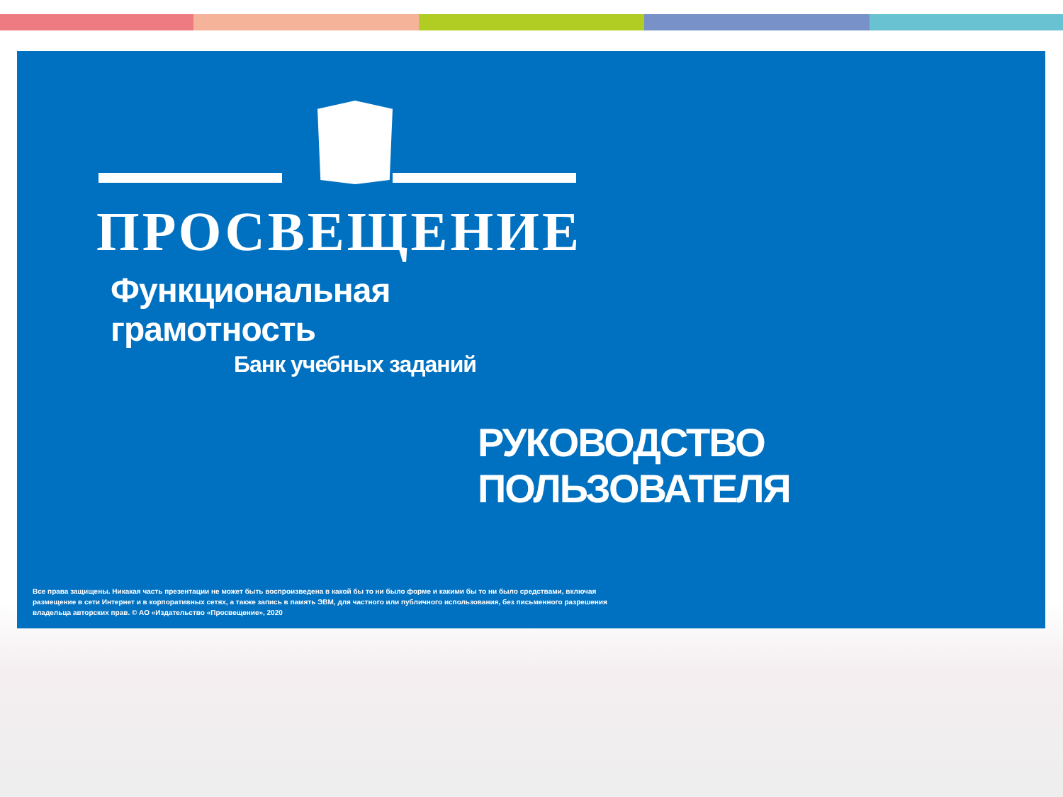ПРОСВЕЩЕНИЕ
Функциональная грамотность
Банк учебных заданий
РУКОВОДСТВО ПОЛЬЗОВАТЕЛЯ
Все права защищены. Никакая часть презентации не может быть воспроизведена в какой бы то ни было форме и какими бы то ни было средствами, включая размещение в сети Интернет и в корпоративных сетях, а также запись в память ЭВМ, для частного или публичного использования, без письменного разрешения владельца авторских прав. © АО «Издательство «Просвещение», 2020